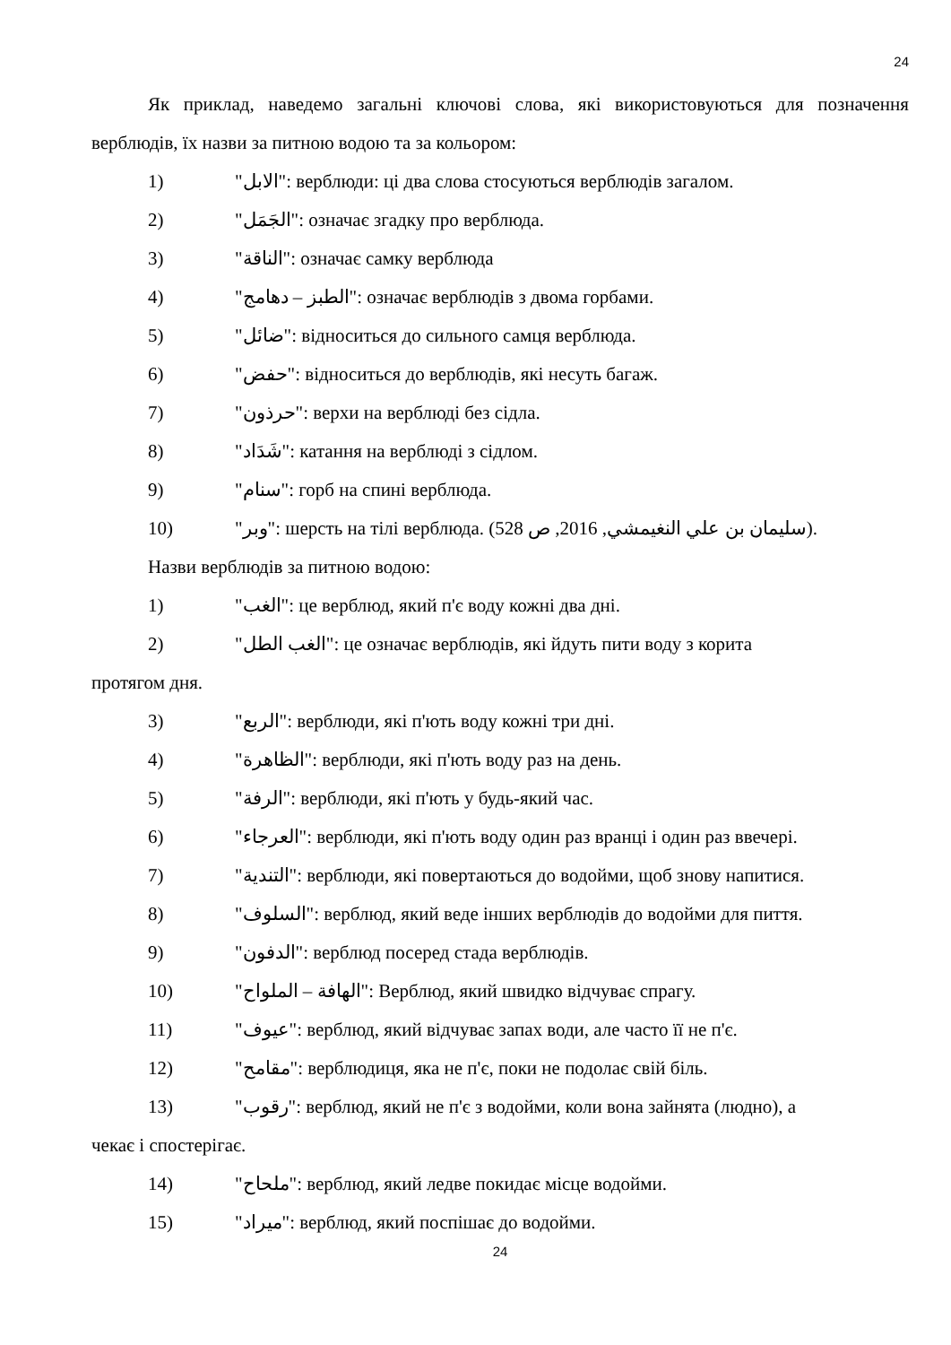24
Як приклад, наведемо загальні ключові слова, які використовуються для позначення верблюдів, їх назви за питною водою та за кольором:
1) "الابل": верблюди: ці два слова стосуються верблюдів загалом.
2) "الجَمَل": означає згадку про верблюда.
3) "الناقة": означає самку верблюда
4) "الطبز – دهامج": означає верблюдів з двома горбами.
5) "ضائل": відноситься до сильного самця верблюда.
6) "حفض": відноситься до верблюдів, які несуть багаж.
7) "حرذون": верхи на верблюді без сідла.
8) "شَدَاد": катання на верблюді з сідлом.
9) "سنام": горб на спині верблюда.
10) "وبر": шерсть на тілі верблюда. (سليمان بن علي النغيمشي, 2016, ص 528).
Назви верблюдів за питною водою:
1) "الغب": це верблюд, який п'є воду кожні два дні.
2) "الغب الطل": це означає верблюдів, які йдуть пити воду з корита
протягом дня.
3) "الربع": верблюди, які п'ють воду кожні три дні.
4) "الظاهرة": верблюди, які п'ють воду раз на день.
5) "الرفة": верблюди, які п'ють у будь-який час.
6) "العرجاء": верблюди, які п'ють воду один раз вранці і один раз ввечері.
7) "التندية": верблюди, які повертаються до водойми, щоб знову напитися.
8) "السلوف": верблюд, який веде інших верблюдів до водойми для пиття.
9) "الدفون": верблюд посеред стада верблюдів.
10) "الهافة – الملواح": Верблюд, який швидко відчуває спрагу.
11) "عيوف": верблюд, який відчуває запах води, але часто її не п'є.
12) "مقامح": верблюдиця, яка не п'є, поки не подолає свій біль.
13) "رقوب": верблюд, який не п'є з водойми, коли вона зайнята (людно), а
чекає і спостерігає.
14) "ملحاح": верблюд, який ледве покидає місце водойми.
15) "ميراد": верблюд, який поспішає до водойми.
24